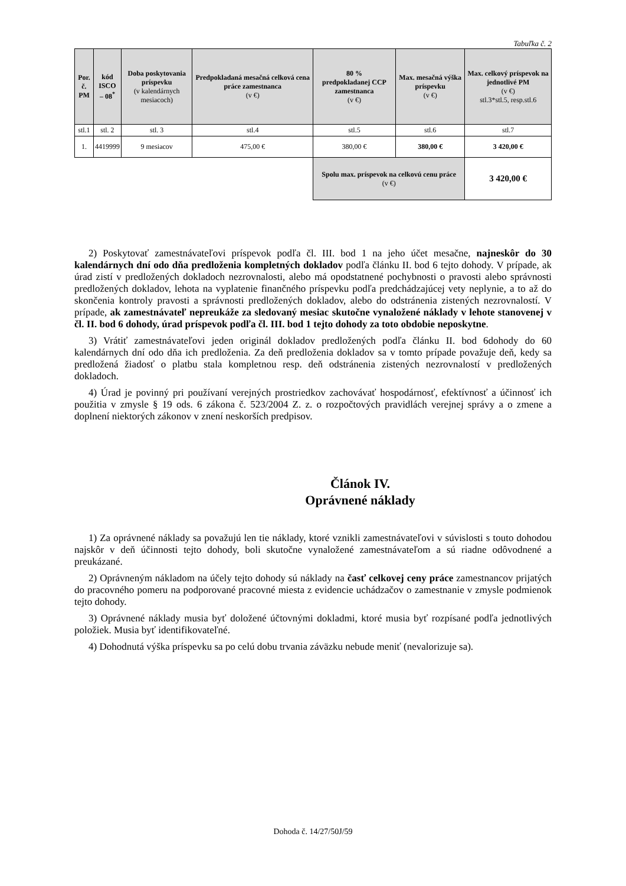Tabuľka č. 2
| Por. č. PM | kód ISCO – 08<sup>*</sup> | Doba poskytovania príspevku (v kalendárnych mesiacoch) | Predpokladaná mesačná celková cena práce zamestnanca (v €) | 80 % predpokladanej CCP zamestnanca (v €) | Max. mesačná výška príspevku (v €) | Max. celkový príspevok na jednotlivé PM (v €) stl.3*stl.5, resp.stl.6 |
| --- | --- | --- | --- | --- | --- | --- |
| stl.1 | stl. 2 | stl. 3 | stl.4 | stl.5 | stl.6 | stl.7 |
| 1. | 4419999 | 9 mesiacov | 475,00 € | 380,00 € | 380,00 € | 3 420,00 € |
| | | | | Spolu max. príspevok na celkovú cenu práce (v €) | | 3 420,00 € |
2) Poskytovať zamestnávateľovi príspevok podľa čl. III. bod 1 na jeho účet mesačne, najneskôr do 30 kalendárnych dní odo dňa predloženia kompletných dokladov podľa článku II. bod 6 tejto dohody. V prípade, ak úrad zistí v predložených dokladoch nezrovnalosti, alebo má opodstatnené pochybnosti o pravosti alebo správnosti predložených dokladov, lehota na vyplatenie finančného príspevku podľa predchádzajúcej vety neplynie, a to až do skončenia kontroly pravosti a správnosti predložených dokladov, alebo do odstránenia zistených nezrovnalostí. V prípade, ak zamestnávateľ nepreukáže za sledovaný mesiac skutočne vynaložené náklady v lehote stanovenej v čl. II. bod 6 dohody, úrad príspevok podľa čl. III. bod 1 tejto dohody za toto obdobie neposkytne.
3) Vrátiť zamestnávateľovi jeden originál dokladov predložených podľa článku II. bod 6dohody do 60 kalendárnych dní odo dňa ich predloženia. Za deň predloženia dokladov sa v tomto prípade považuje deň, kedy sa predložená žiadosť o platbu stala kompletnou resp. deň odstránenia zistených nezrovnalostí v predložených dokladoch.
4) Úrad je povinný pri používaní verejných prostriedkov zachovávať hospodárnosť, efektívnosť a účinnosť ich použitia v zmysle § 19 ods. 6 zákona č. 523/2004 Z. z. o rozpočtových pravidlách verejnej správy a o zmene a doplnení niektorých zákonov v znení neskorších predpisov.
Článok IV.
Oprávnené náklady
1) Za oprávnené náklady sa považujú len tie náklady, ktoré vznikli zamestnávateľovi v súvislosti s touto dohodou najskôr v deň účinnosti tejto dohody, boli skutočne vynaložené zamestnávateľom a sú riadne odôvodnené a preukázané.
2) Oprávneným nákladom na účely tejto dohody sú náklady na časť celkovej ceny práce zamestnancov prijatých do pracovného pomeru na podporované pracovné miesta z evidencie uchádzačov o zamestnanie v zmysle podmienok tejto dohody.
3) Oprávnené náklady musia byť doložené účtovnými dokladmi, ktoré musia byť rozpísané podľa jednotlivých položiek. Musia byť identifikovateľné.
4) Dohodnutá výška príspevku sa po celú dobu trvania záväzku nebude meniť (nevalorizuje sa).
Dohoda č. 14/27/50J/59